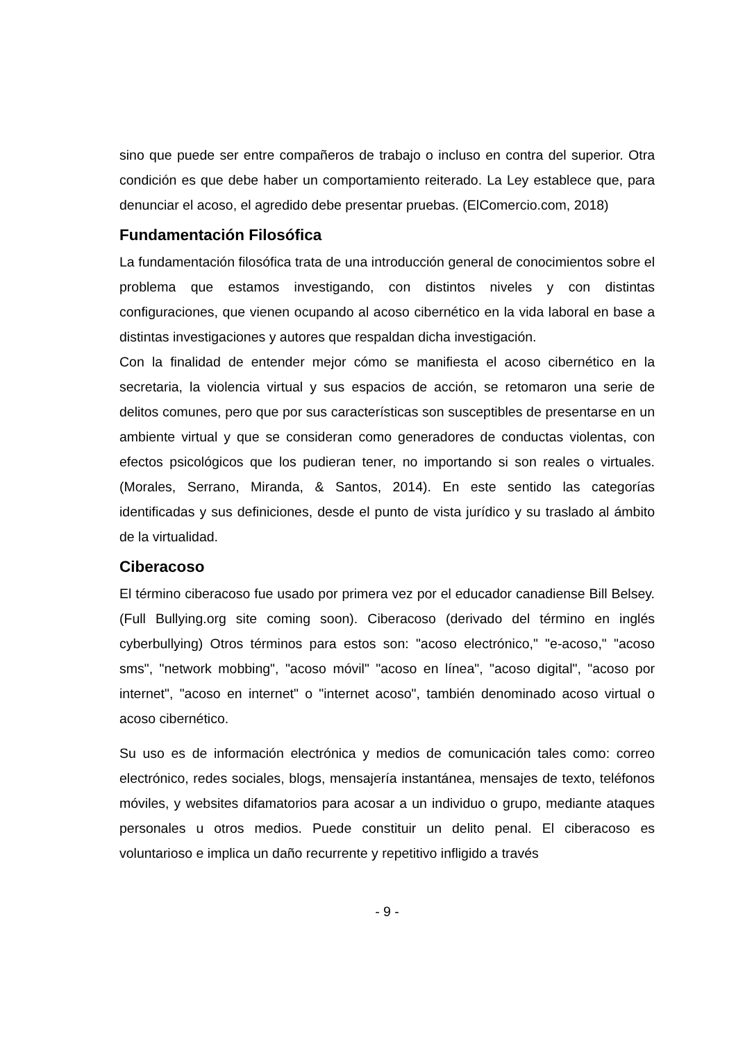sino que puede ser entre compañeros de trabajo o incluso en contra del superior. Otra condición es que debe haber un comportamiento reiterado. La Ley establece que, para denunciar el acoso, el agredido debe presentar pruebas. (ElComercio.com, 2018)
Fundamentación Filosófica
La fundamentación filosófica trata de una introducción general de conocimientos sobre el problema que estamos investigando, con distintos niveles y con distintas configuraciones, que vienen ocupando al acoso cibernético en la vida laboral en base a distintas investigaciones y autores que respaldan dicha investigación.
Con la finalidad de entender mejor cómo se manifiesta el acoso cibernético en la secretaria, la violencia virtual y sus espacios de acción, se retomaron una serie de delitos comunes, pero que por sus características son susceptibles de presentarse en un ambiente virtual y que se consideran como generadores de conductas violentas, con efectos psicológicos que los pudieran tener, no importando si son reales o virtuales. (Morales, Serrano, Miranda, & Santos, 2014). En este sentido las categorías identificadas y sus definiciones, desde el punto de vista jurídico y su traslado al ámbito de la virtualidad.
Ciberacoso
El término ciberacoso fue usado por primera vez por el educador canadiense Bill Belsey. (Full Bullying.org site coming soon). Ciberacoso (derivado del término en inglés cyberbullying) Otros términos para estos son: "acoso electrónico," "e-acoso," "acoso sms", "network mobbing", "acoso móvil" "acoso en línea", "acoso digital", "acoso por internet", "acoso en internet" o "internet acoso", también denominado acoso virtual o acoso cibernético.
Su uso es de información electrónica y medios de comunicación tales como: correo electrónico, redes sociales, blogs, mensajería instantánea, mensajes de texto, teléfonos móviles, y websites difamatorios para acosar a un individuo o grupo, mediante ataques personales u otros medios. Puede constituir un delito penal. El ciberacoso es voluntarioso e implica un daño recurrente y repetitivo infligido a través
- 9 -